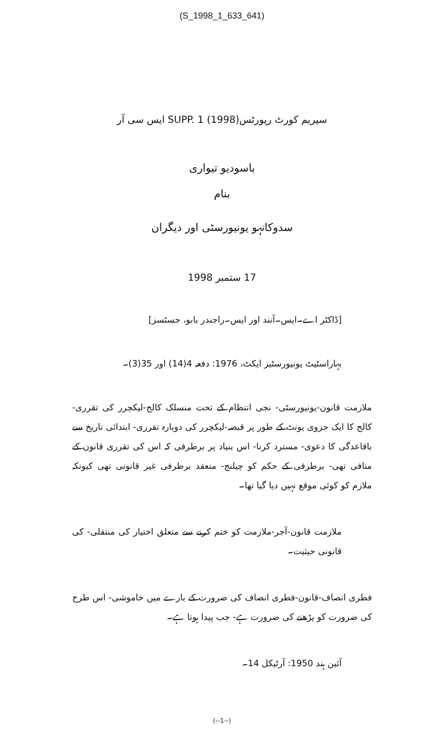(S_1998_1_633_641)
سپریم کورٹ رپورٹس(1998) SUPP. 1 ایس سی آر
باسودیو تیواری
بنام
سدوکانہو یونیورسٹی اور دیگران
17 ستمبر 1998
[ڈاکٹر اے۔ایس۔آنند اور ایس۔راجندر بابو، جسٹسز]
بہاراسٹیٹ یونیورسٹیز ایکٹ، 1976: دفعہ 4(14) اور 35(3)۔
ملازمت قانون-یونیورسٹی- نجی انتظام کے تحت منسلک کالج-لیکچرر کی تقرری- کالج کا ایک جزوی یونٹ کے طور پر قبضہ-لیکچرر کی دوبارہ تقرری- ابتدائی تاریخ سے باقاعدگی کا دعوی- مسترد کرنا- اس بنیاد پر برطرفی کہ اس کی تقرری قانون کے منافی تھی- برطرفی کے حکم کو چیلنج- منعقد برطرفی غیر قانونی تھی کیونکہ ملازم کو کوئی موقع نہیں دیا گیا تھا۔
ملازمت قانون-آجر-ملازمت کو ختم کرنے سے متعلق اختیار کی منتقلی- کی قانونی حیثیت۔
فطری انصاف-قانون-فطری انصاف کی ضرورت کے بارے میں خاموشی- اس طرح کی ضرورت کو پڑھنے کی ضرورت ہے- جب پیدا ہوتا ہے۔
آئین ہند 1950: آرٹیکل 14۔
(--1--)